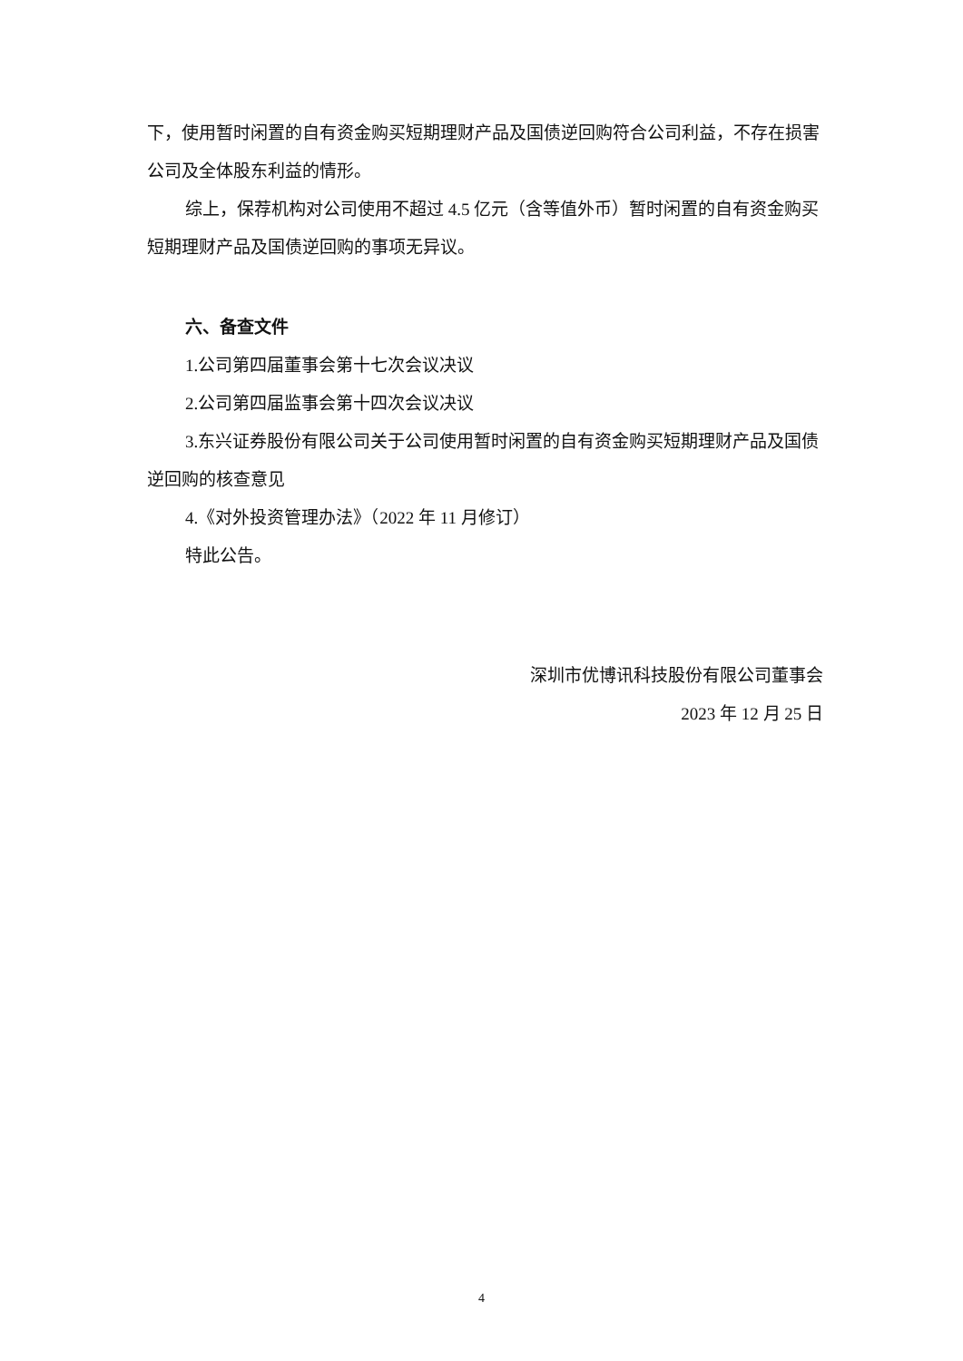下，使用暂时闲置的自有资金购买短期理财产品及国债逆回购符合公司利益，不存在损害公司及全体股东利益的情形。
综上，保荐机构对公司使用不超过 4.5 亿元（含等值外币）暂时闲置的自有资金购买短期理财产品及国债逆回购的事项无异议。
六、备查文件
1.公司第四届董事会第十七次会议决议
2.公司第四届监事会第十四次会议决议
3.东兴证券股份有限公司关于公司使用暂时闲置的自有资金购买短期理财产品及国债逆回购的核查意见
4.《对外投资管理办法》（2022 年 11 月修订）
特此公告。
深圳市优博讯科技股份有限公司董事会
2023 年 12 月 25 日
4